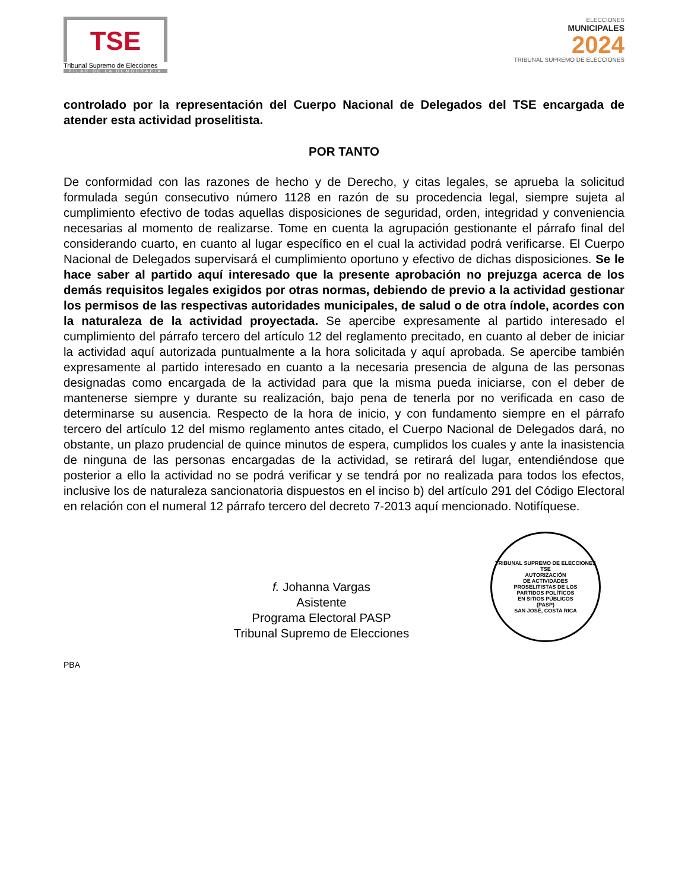TSE
Tribunal Supremo de Elecciones
PILAR DE LA DEMOCRACIA
ELECCIONES
MUNICIPALES
2024
TRIBUNAL SUPREMO DE ELECCIONES
controlado por la representación del Cuerpo Nacional de Delegados del TSE encargada de atender esta actividad proselitista.
POR TANTO
De conformidad con las razones de hecho y de Derecho, y citas legales, se aprueba la solicitud formulada según consecutivo número 1128 en razón de su procedencia legal, siempre sujeta al cumplimiento efectivo de todas aquellas disposiciones de seguridad, orden, integridad y conveniencia necesarias al momento de realizarse. Tome en cuenta la agrupación gestionante el párrafo final del considerando cuarto, en cuanto al lugar específico en el cual la actividad podrá verificarse. El Cuerpo Nacional de Delegados supervisará el cumplimiento oportuno y efectivo de dichas disposiciones. Se le hace saber al partido aquí interesado que la presente aprobación no prejuzga acerca de los demás requisitos legales exigidos por otras normas, debiendo de previo a la actividad gestionar los permisos de las respectivas autoridades municipales, de salud o de otra índole, acordes con la naturaleza de la actividad proyectada. Se apercibe expresamente al partido interesado el cumplimiento del párrafo tercero del artículo 12 del reglamento precitado, en cuanto al deber de iniciar la actividad aquí autorizada puntualmente a la hora solicitada y aquí aprobada. Se apercibe también expresamente al partido interesado en cuanto a la necesaria presencia de alguna de las personas designadas como encargada de la actividad para que la misma pueda iniciarse, con el deber de mantenerse siempre y durante su realización, bajo pena de tenerla por no verificada en caso de determinarse su ausencia. Respecto de la hora de inicio, y con fundamento siempre en el párrafo tercero del artículo 12 del mismo reglamento antes citado, el Cuerpo Nacional de Delegados dará, no obstante, un plazo prudencial de quince minutos de espera, cumplidos los cuales y ante la inasistencia de ninguna de las personas encargadas de la actividad, se retirará del lugar, entendiéndose que posterior a ello la actividad no se podrá verificar y se tendrá por no realizada para todos los efectos, inclusive los de naturaleza sancionatoria dispuestos en el inciso b) del artículo 291 del Código Electoral en relación con el numeral 12 párrafo tercero del decreto 7-2013 aquí mencionado. Notifíquese.
f. Johanna Vargas
Asistente
Programa Electoral PASP
Tribunal Supremo de Elecciones
TRIBUNAL SUPREMO DE ELECCIONES
TSE
AUTORIZACIÓN
DE ACTIVIDADES
PROSELITISTAS DE LOS
PARTIDOS POLÍTICOS
EN SITIOS PÚBLICOS
(PASP)
SAN JOSÉ, COSTA RICA
PBA